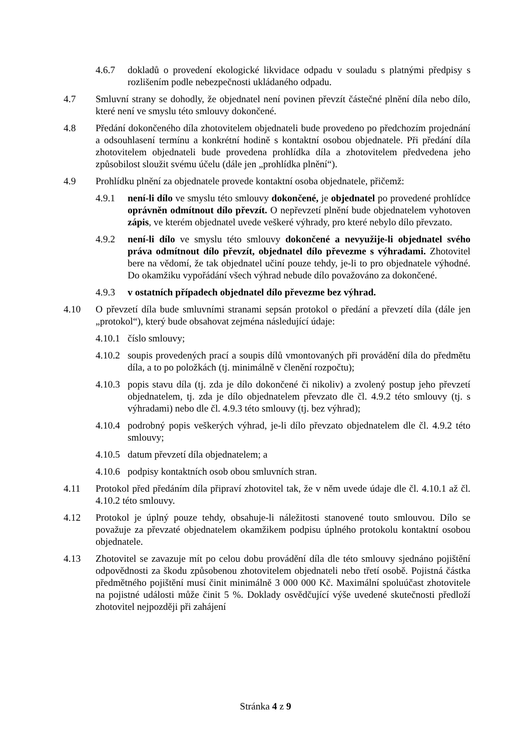4.6.7 dokladů o provedení ekologické likvidace odpadu v souladu s platnými předpisy s rozlišením podle nebezpečnosti ukládaného odpadu.
4.7 Smluvní strany se dohodly, že objednatel není povinen převzít částečné plnění díla nebo dílo, které není ve smyslu této smlouvy dokončené.
4.8 Předání dokončeného díla zhotovitelem objednateli bude provedeno po předchozím projednání a odsouhlasení termínu a konkrétní hodině s kontaktní osobou objednatele. Při předání díla zhotovitelem objednateli bude provedena prohlídka díla a zhotovitelem předvedena jeho způsobilost sloužit svému účelu (dále jen „prohlídka plnění“).
4.9 Prohlídku plnění za objednatele provede kontaktní osoba objednatele, přičemž:
4.9.1 není-li dílo ve smyslu této smlouvy dokončené, je objednatel po provedené prohlídce oprávněn odmítnout dílo převzít. O nepřevzetí plnění bude objednatelem vyhotoven zápis, ve kterém objednatel uvede veškeré výhrady, pro které nebylo dílo převzato.
4.9.2 není-li dílo ve smyslu této smlouvy dokončené a nevyužije-li objednatel svého práva odmítnout dílo převzít, objednatel dílo převezme s výhradami. Zhotovitel bere na vědomí, že tak objednatel učiní pouze tehdy, je-li to pro objednatele výhodné. Do okamžiku vypořádání všech výhrad nebude dílo považováno za dokončené.
4.9.3 v ostatních případech objednatel dílo převezme bez výhrad.
4.10 O převzetí díla bude smluvními stranami sepsán protokol o předání a převzetí díla (dále jen „protokol“), který bude obsahovat zejména následující údaje:
4.10.1
číslo smlouvy;
4.10.2
soupis provedených prací a soupis dílů vmontovaných při provádění díla do předmětu díla, a to po položkách (tj. minimálně v členění rozpočtu);
4.10.3
popis stavu díla (tj. zda je dílo dokončené či nikoliv) a zvolený postup jeho převzetí objednatelem, tj. zda je dílo objednatelem převzato dle čl. 4.9.2 této smlouvy (tj. s výhradami) nebo dle čl. 4.9.3 této smlouvy (tj. bez výhrad);
4.10.4
podrobný popis veškerých výhrad, je-li dílo převzato objednatelem dle čl. 4.9.2 této smlouvy;
4.10.5
datum převzetí díla objednatelem; a
4.10.6
podpisy kontaktních osob obou smluvních stran.
4.11 Protokol před předáním díla připraví zhotovitel tak, že v něm uvede údaje dle čl. 4.10.1 až čl. 4.10.2 této smlouvy.
4.12 Protokol je úplný pouze tehdy, obsahuje-li náležitosti stanovené touto smlouvou. Dílo se považuje za převzaté objednatelem okamžikem podpisu úplného protokolu kontaktní osobou objednatele.
4.13 Zhotovitel se zavazuje mít po celou dobu provádění díla dle této smlouvy sjednáno pojištění odpovědnosti za škodu způsobenou zhotovitelem objednateli nebo třetí osobě. Pojistná částka předmětného pojištění musí činit minimálně 3 000 000 Kč. Maximální spoluúčast zhotovitele na pojistné události může činit 5 %. Doklady osvědčující výše uvedené skutečnosti předloží zhotovitel nejpozději při zahájení
Stránka 4 z 9